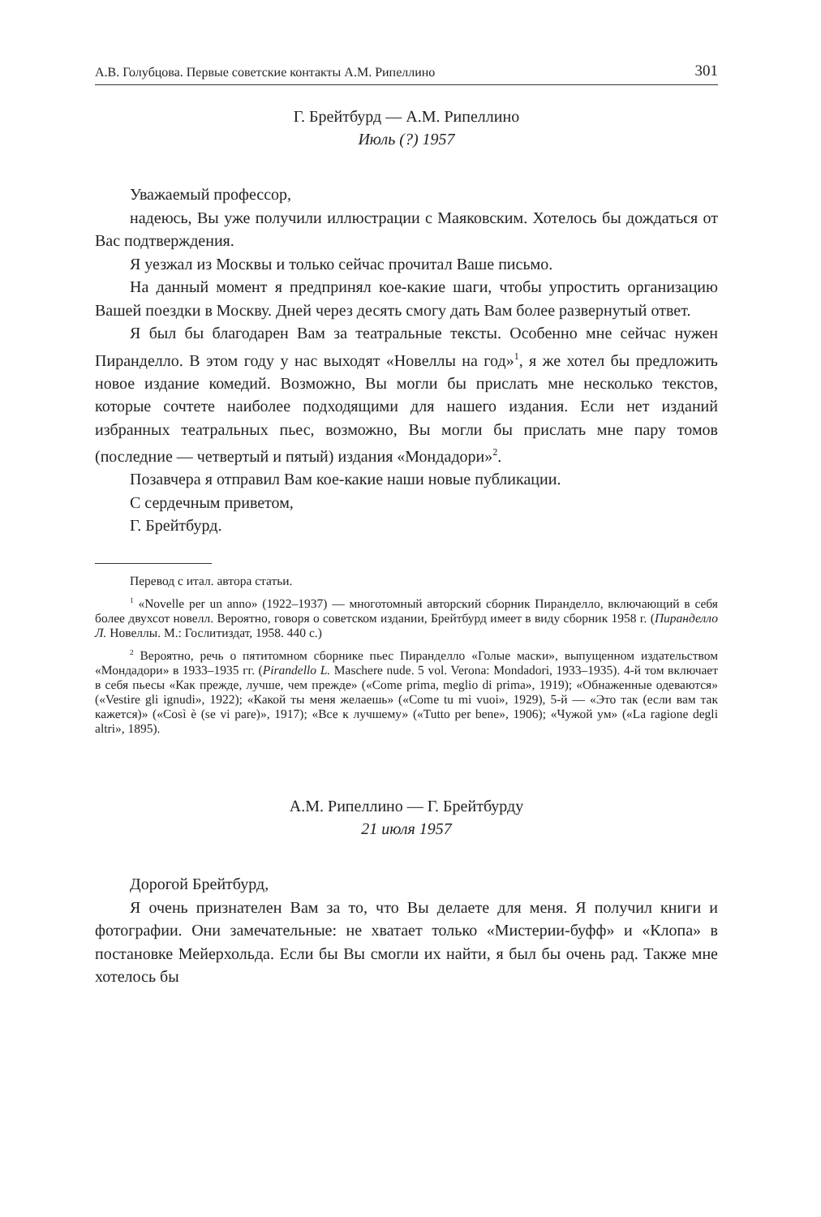А.В. Голубцова. Первые советские контакты А.М. Рипеллино 301
Г. Брейтбурд — А.М. Рипеллино
Июль (?) 1957
Уважаемый профессор,
надеюсь, Вы уже получили иллюстрации с Маяковским. Хотелось бы дождаться от Вас подтверждения.
Я уезжал из Москвы и только сейчас прочитал Ваше письмо.
На данный момент я предпринял кое-какие шаги, чтобы упростить организацию Вашей поездки в Москву. Дней через десять смогу дать Вам более развернутый ответ.
Я был бы благодарен Вам за театральные тексты. Особенно мне сейчас нужен Пиранделло. В этом году у нас выходят «Новеллы на год»<sup>1</sup>, я же хотел бы предложить новое издание комедий. Возможно, Вы могли бы прислать мне несколько текстов, которые сочтете наиболее подходящими для нашего издания. Если нет изданий избранных театральных пьес, возможно, Вы могли бы прислать мне пару томов (последние — четвертый и пятый) издания «Мондадори»<sup>2</sup>.
Позавчера я отправил Вам кое-какие наши новые публикации.
С сердечным приветом,
Г. Брейтбурд.
Перевод с итал. автора статьи.
<sup>1</sup> «Novelle per un anno» (1922–1937) — многотомный авторский сборник Пиранделло, включающий в себя более двухсот новелл. Вероятно, говоря о советском издании, Брейтбурд имеет в виду сборник 1958 г. (Пиранделло Л. Новеллы. М.: Гослитиздат, 1958. 440 с.)
<sup>2</sup> Вероятно, речь о пятитомном сборнике пьес Пиранделло «Голые маски», выпущенном издательством «Мондадори» в 1933–1935 гг. (Pirandello L. Maschere nude. 5 vol. Verona: Mondadori, 1933–1935). 4-й том включает в себя пьесы «Как прежде, лучше, чем прежде» («Come prima, meglio di prima», 1919); «Обнаженные одеваются» («Vestire gli ignudi», 1922); «Какой ты меня желаешь» («Come tu mi vuoi», 1929), 5-й — «Это так (если вам так кажется)» («Così è (se vi pare)», 1917); «Все к лучшему» («Tutto per bene», 1906); «Чужой ум» («La ragione degli altri», 1895).
А.М. Рипеллино — Г. Брейтбурду
21 июля 1957
Дорогой Брейтбурд,
Я очень признателен Вам за то, что Вы делаете для меня. Я получил книги и фотографии. Они замечательные: не хватает только «Мистерии-буфф» и «Клопа» в постановке Мейерхольда. Если бы Вы смогли их найти, я был бы очень рад. Также мне хотелось бы